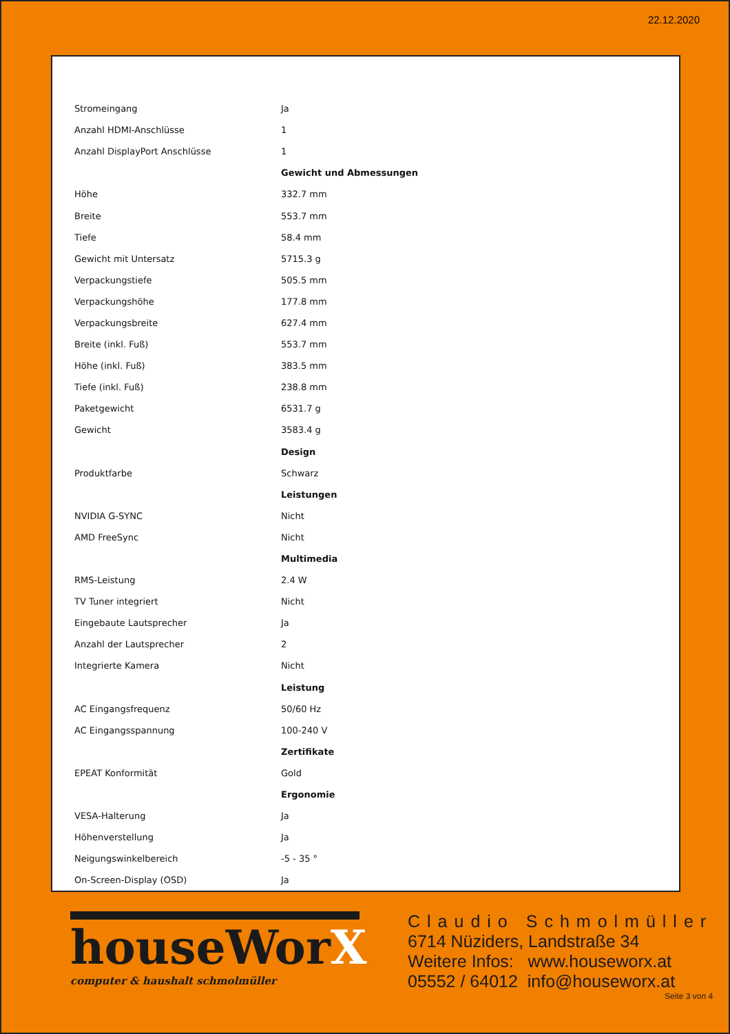22.12.2020
| Stromeingang | Ja |
| Anzahl HDMI-Anschlüsse | 1 |
| Anzahl DisplayPort Anschlüsse | 1 |
| | Gewicht und Abmessungen |
| Höhe | 332.7 mm |
| Breite | 553.7 mm |
| Tiefe | 58.4 mm |
| Gewicht mit Untersatz | 5715.3 g |
| Verpackungstiefe | 505.5 mm |
| Verpackungshöhe | 177.8 mm |
| Verpackungsbreite | 627.4 mm |
| Breite (inkl. Fuß) | 553.7 mm |
| Höhe (inkl. Fuß) | 383.5 mm |
| Tiefe (inkl. Fuß) | 238.8 mm |
| Paketgewicht | 6531.7 g |
| Gewicht | 3583.4 g |
| | Design |
| Produktfarbe | Schwarz |
| | Leistungen |
| NVIDIA G-SYNC | Nicht |
| AMD FreeSync | Nicht |
| | Multimedia |
| RMS-Leistung | 2.4 W |
| TV Tuner integriert | Nicht |
| Eingebaute Lautsprecher | Ja |
| Anzahl der Lautsprecher | 2 |
| Integrierte Kamera | Nicht |
| | Leistung |
| AC Eingangsfrequenz | 50/60 Hz |
| AC Eingangsspannung | 100-240 V |
| | Zertifikate |
| EPEAT Konformität | Gold |
| | Ergonomie |
| VESA-Halterung | Ja |
| Höhenverstellung | Ja |
| Neigungswinkelbereich | -5 - 35 ° |
| On-Screen-Display (OSD) | Ja |
houseWorX
computer & haushalt schmolmüller
Claudio Schmolmüller
6714 Nüziders, Landstraße 34
Weitere Infos: www.houseworx.at
05552 / 64012 info@houseworx.at
Seite 3 von 4